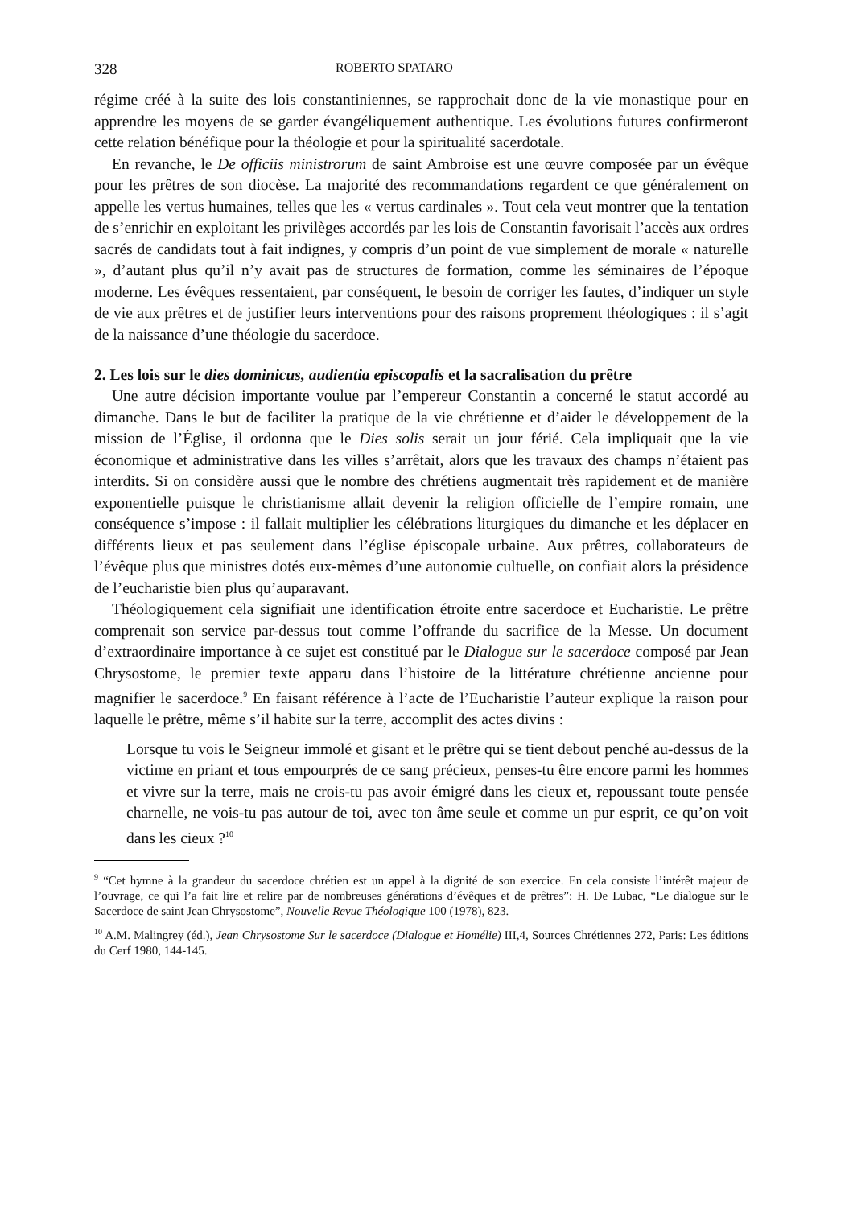328 ROBERTO SPATARO
régime créé à la suite des lois constantiniennes, se rapprochait donc de la vie monastique pour en apprendre les moyens de se garder évangéliquement authentique. Les évolutions futures confirmeront cette relation bénéfique pour la théologie et pour la spiritualité sacerdotale.
En revanche, le De officiis ministrorum de saint Ambroise est une œuvre composée par un évêque pour les prêtres de son diocèse. La majorité des recommandations regardent ce que généralement on appelle les vertus humaines, telles que les « vertus cardinales ». Tout cela veut montrer que la tentation de s’enrichir en exploitant les privilèges accordés par les lois de Constantin favorisait l’accès aux ordres sacrés de candidats tout à fait indignes, y compris d’un point de vue simplement de morale « naturelle », d’autant plus qu’il n’y avait pas de structures de formation, comme les séminaires de l’époque moderne. Les évêques ressentaient, par conséquent, le besoin de corriger les fautes, d’indiquer un style de vie aux prêtres et de justifier leurs interventions pour des raisons proprement théologiques : il s’agit de la naissance d’une théologie du sacerdoce.
2. Les lois sur le dies dominicus, audientia episcopalis et la sacralisation du prêtre
Une autre décision importante voulue par l’empereur Constantin a concerné le statut accordé au dimanche. Dans le but de faciliter la pratique de la vie chrétienne et d’aider le développement de la mission de l’Église, il ordonna que le Dies solis serait un jour férié. Cela impliquait que la vie économique et administrative dans les villes s’arrêtait, alors que les travaux des champs n’étaient pas interdits. Si on considère aussi que le nombre des chrétiens augmentait très rapidement et de manière exponentielle puisque le christianisme allait devenir la religion officielle de l’empire romain, une conséquence s’impose : il fallait multiplier les célébrations liturgiques du dimanche et les déplacer en différents lieux et pas seulement dans l’église épiscopale urbaine. Aux prêtres, collaborateurs de l’évêque plus que ministres dotés eux-mêmes d’une autonomie cultuelle, on confiait alors la présidence de l’eucharistie bien plus qu’auparavant.
Théologiquement cela signifiait une identification étroite entre sacerdoce et Eucharistie. Le prêtre comprenait son service par-dessus tout comme l’offrande du sacrifice de la Messe. Un document d’extraordinaire importance à ce sujet est constitué par le Dialogue sur le sacerdoce composé par Jean Chrysostome, le premier texte apparu dans l’histoire de la littérature chrétienne ancienne pour magnifier le sacerdoce.<sup>9</sup> En faisant référence à l’acte de l’Eucharistie l’auteur explique la raison pour laquelle le prêtre, même s’il habite sur la terre, accomplit des actes divins :
Lorsque tu vois le Seigneur immolé et gisant et le prêtre qui se tient debout penché au-dessus de la victime en priant et tous empourprés de ce sang précieux, penses-tu être encore parmi les hommes et vivre sur la terre, mais ne crois-tu pas avoir émigré dans les cieux et, repoussant toute pensée charnelle, ne vois-tu pas autour de toi, avec ton âme seule et comme un pur esprit, ce qu’on voit dans les cieux ?<sup>10</sup>
<sup>9</sup> “Cet hymne à la grandeur du sacerdoce chrétien est un appel à la dignité de son exercice. En cela consiste l’intérêt majeur de l’ouvrage, ce qui l’a fait lire et relire par de nombreuses générations d’évêques et de prêtres”: H. De Lubac, “Le dialogue sur le Sacerdoce de saint Jean Chrysostome”, Nouvelle Revue Théologique 100 (1978), 823.
<sup>10</sup> A.M. Malingrey (éd.), Jean Chrysostome Sur le sacerdoce (Dialogue et Homélie) III,4, Sources Chrétiennes 272, Paris: Les éditions du Cerf 1980, 144-145.